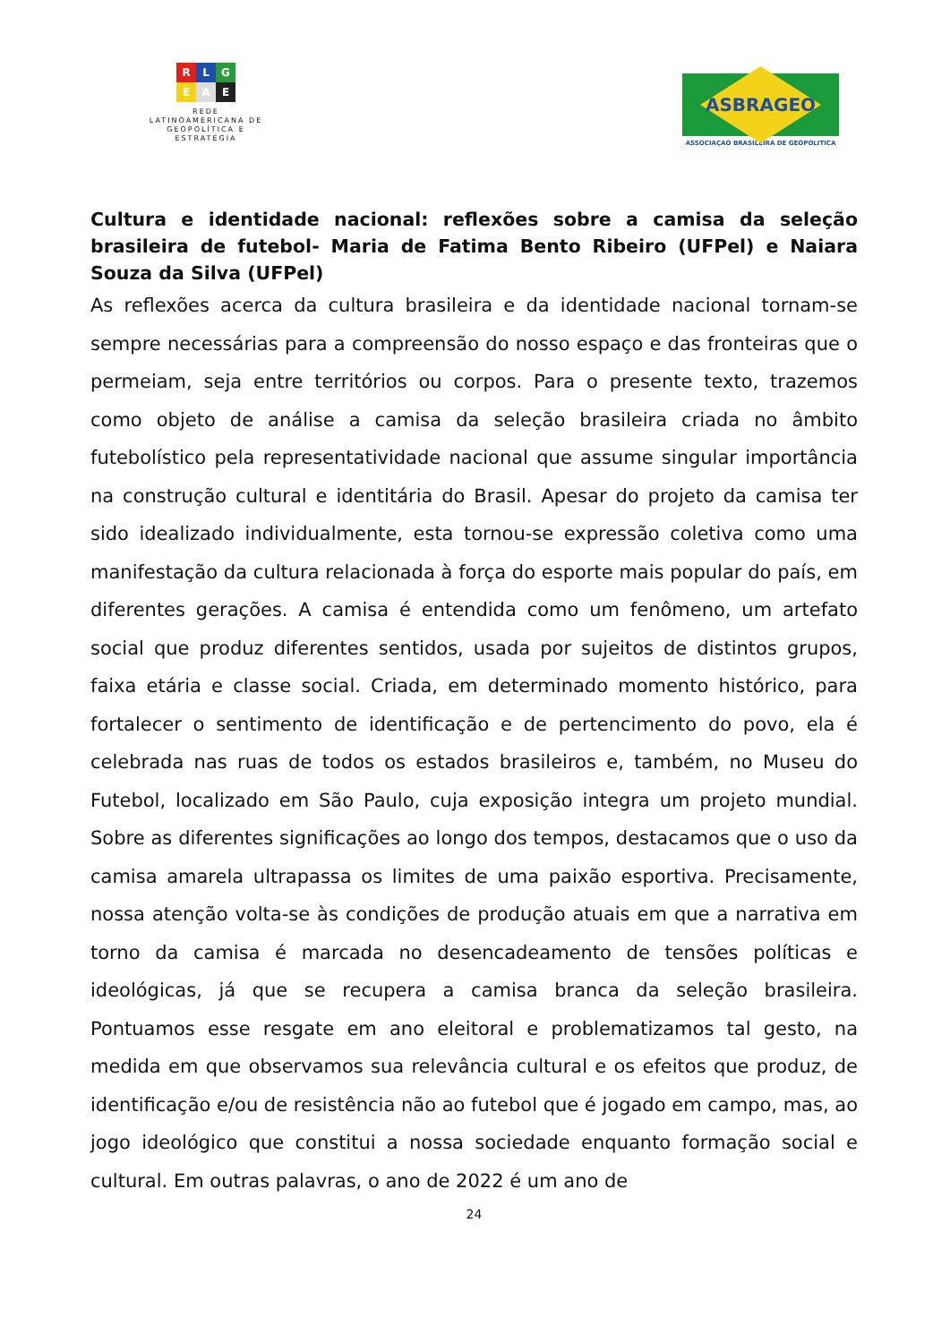R L G
E A E
REDE
LATINOAMERICANA DE
GEOPOLÍTICA E
ESTRATÉGIA
ASBRAGEO
ASSOCIAÇAO BRASILEIRA DE GEOPOLITICA
Cultura e identidade nacional: reflexões sobre a camisa da seleção brasileira de futebol- Maria de Fatima Bento Ribeiro (UFPel) e Naiara Souza da Silva (UFPel)
As reflexões acerca da cultura brasileira e da identidade nacional tornam-se sempre necessárias para a compreensão do nosso espaço e das fronteiras que o permeiam, seja entre territórios ou corpos. Para o presente texto, trazemos como objeto de análise a camisa da seleção brasileira criada no âmbito futebolístico pela representatividade nacional que assume singular importância na construção cultural e identitária do Brasil. Apesar do projeto da camisa ter sido idealizado individualmente, esta tornou-se expressão coletiva como uma manifestação da cultura relacionada à força do esporte mais popular do país, em diferentes gerações. A camisa é entendida como um fenômeno, um artefato social que produz diferentes sentidos, usada por sujeitos de distintos grupos, faixa etária e classe social. Criada, em determinado momento histórico, para fortalecer o sentimento de identificação e de pertencimento do povo, ela é celebrada nas ruas de todos os estados brasileiros e, também, no Museu do Futebol, localizado em São Paulo, cuja exposição integra um projeto mundial. Sobre as diferentes significações ao longo dos tempos, destacamos que o uso da camisa amarela ultrapassa os limites de uma paixão esportiva. Precisamente, nossa atenção volta-se às condições de produção atuais em que a narrativa em torno da camisa é marcada no desencadeamento de tensões políticas e ideológicas, já que se recupera a camisa branca da seleção brasileira. Pontuamos esse resgate em ano eleitoral e problematizamos tal gesto, na medida em que observamos sua relevância cultural e os efeitos que produz, de identificação e/ou de resistência não ao futebol que é jogado em campo, mas, ao jogo ideológico que constitui a nossa sociedade enquanto formação social e cultural. Em outras palavras, o ano de 2022 é um ano de
24